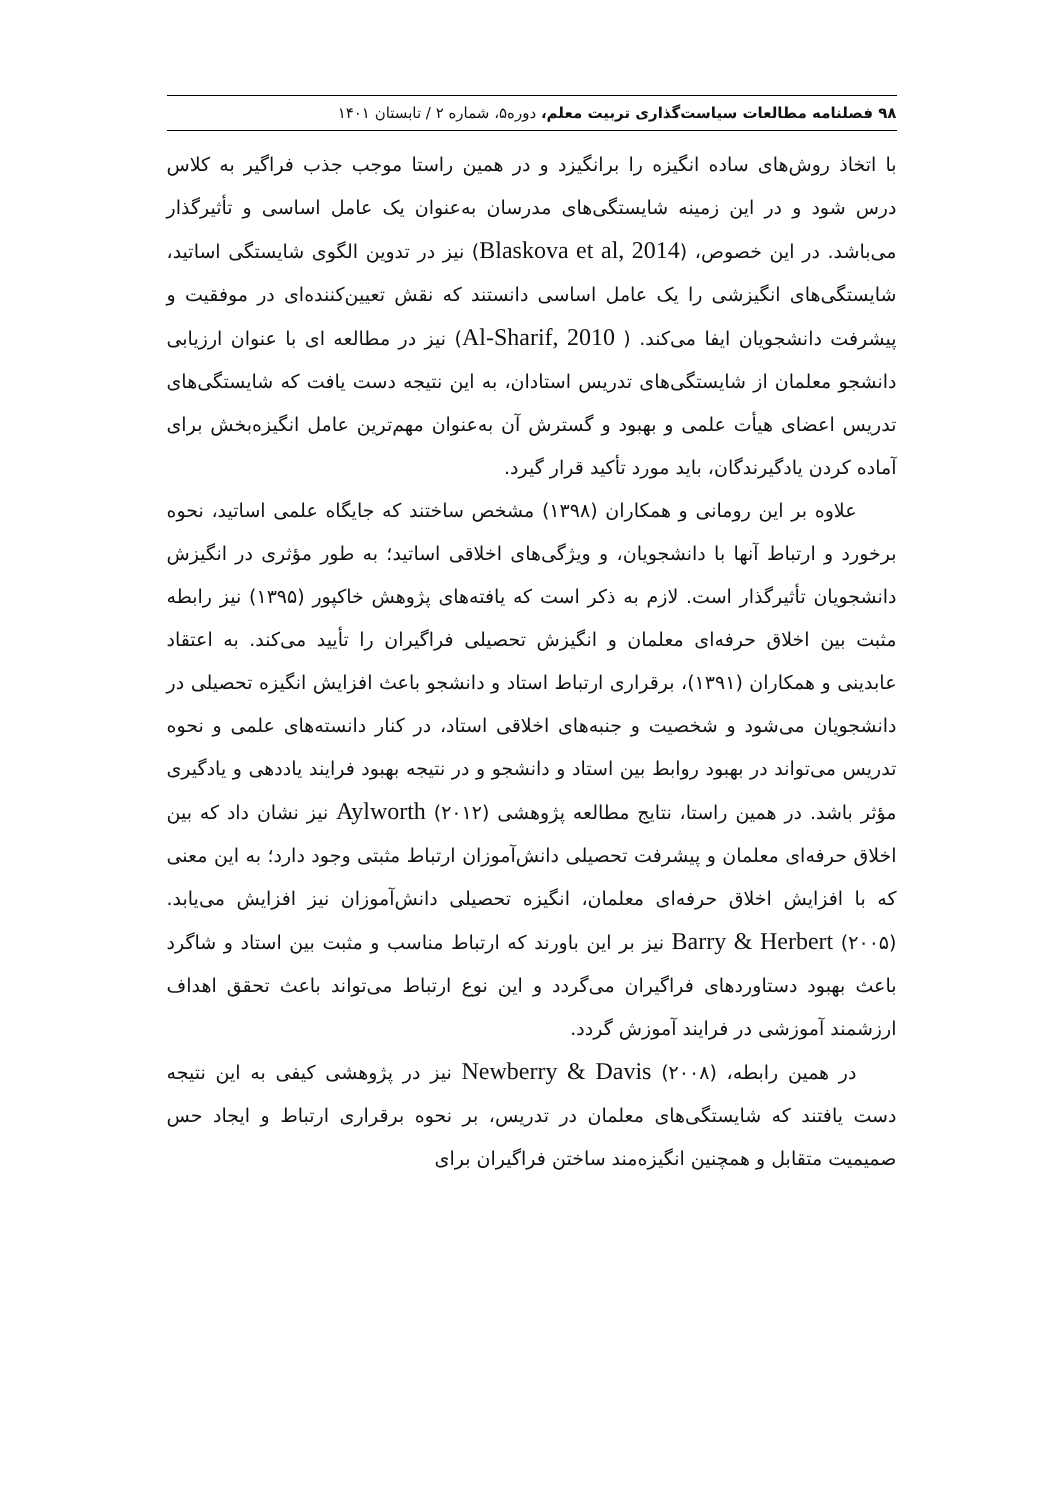۹۸ فصلنامه مطالعات سیاست‌گذاری تربیت معلم، دوره۵، شماره ۲ / تابستان ۱۴۰۱
با اتخاذ روش‌های ساده انگیزه را برانگیزد و در همین راستا موجب جذب فراگیر به کلاس درس شود و در این زمینه شایستگی‌های مدرسان به‌عنوان یک عامل اساسی و تأثیرگذار می‌باشد. در این خصوص، (Blaskova et al, 2014) نیز در تدوین الگوی شایستگی اساتید، شایستگی‌های انگیزشی را یک عامل اساسی دانستند که نقش تعیین‌کننده‌ای در موفقیت و پیشرفت دانشجویان ایفا می‌کند. ( Al-Sharif, 2010) نیز در مطالعه ای با عنوان ارزیابی دانشجو معلمان از شایستگی‌های تدریس استادان، به این نتیجه دست یافت که شایستگی‌های تدریس اعضای هیأت علمی و بهبود و گسترش آن به‌عنوان مهم‌ترین عامل انگیزه‌بخش برای آماده کردن یادگیرندگان، باید مورد تأکید قرار گیرد.
علاوه بر این رومانی و همکاران (۱۳۹۸) مشخص ساختند که جایگاه علمی اساتید، نحوه برخورد و ارتباط آنها با دانشجویان، و ویژگی‌های اخلاقی اساتید؛ به طور مؤثری در انگیزش دانشجویان تأثیرگذار است. لازم به ذکر است که یافته‌های پژوهش خاکپور (۱۳۹۵) نیز رابطه مثبت بین اخلاق حرفه‌ای معلمان و انگیزش تحصیلی فراگیران را تأیید می‌کند. به اعتقاد عابدینی و همکاران (۱۳۹۱)، برقراری ارتباط استاد و دانشجو باعث افزایش انگیزه تحصیلی در دانشجویان می‌شود و شخصیت و جنبه‌های اخلاقی استاد، در کنار دانسته‌های علمی و نحوه تدریس می‌تواند در بهبود روابط بین استاد و دانشجو و در نتیجه بهبود فرایند یاددهی و یادگیری مؤثر باشد. در همین راستا، نتایج مطالعه پژوهشی (۲۰۱۲) Aylworth نیز نشان داد که بین اخلاق حرفه‌ای معلمان و پیشرفت تحصیلی دانش‌آموزان ارتباط مثبتی وجود دارد؛ به این معنی که با افزایش اخلاق حرفه‌ای معلمان، انگیزه تحصیلی دانش‌آموزان نیز افزایش می‌یابد. (۲۰۰۵) Barry & Herbert نیز بر این باورند که ارتباط مناسب و مثبت بین استاد و شاگرد باعث بهبود دستاوردهای فراگیران می‌گردد و این نوع ارتباط می‌تواند باعث تحقق اهداف ارزشمند آموزشی در فرایند آموزش گردد.
در همین رابطه، (۲۰۰۸) Newberry & Davis نیز در پژوهشی کیفی به این نتیجه دست یافتند که شایستگی‌های معلمان در تدریس، بر نحوه برقراری ارتباط و ایجاد حس صمیمیت متقابل و همچنین انگیزه‌مند ساختن فراگیران برای